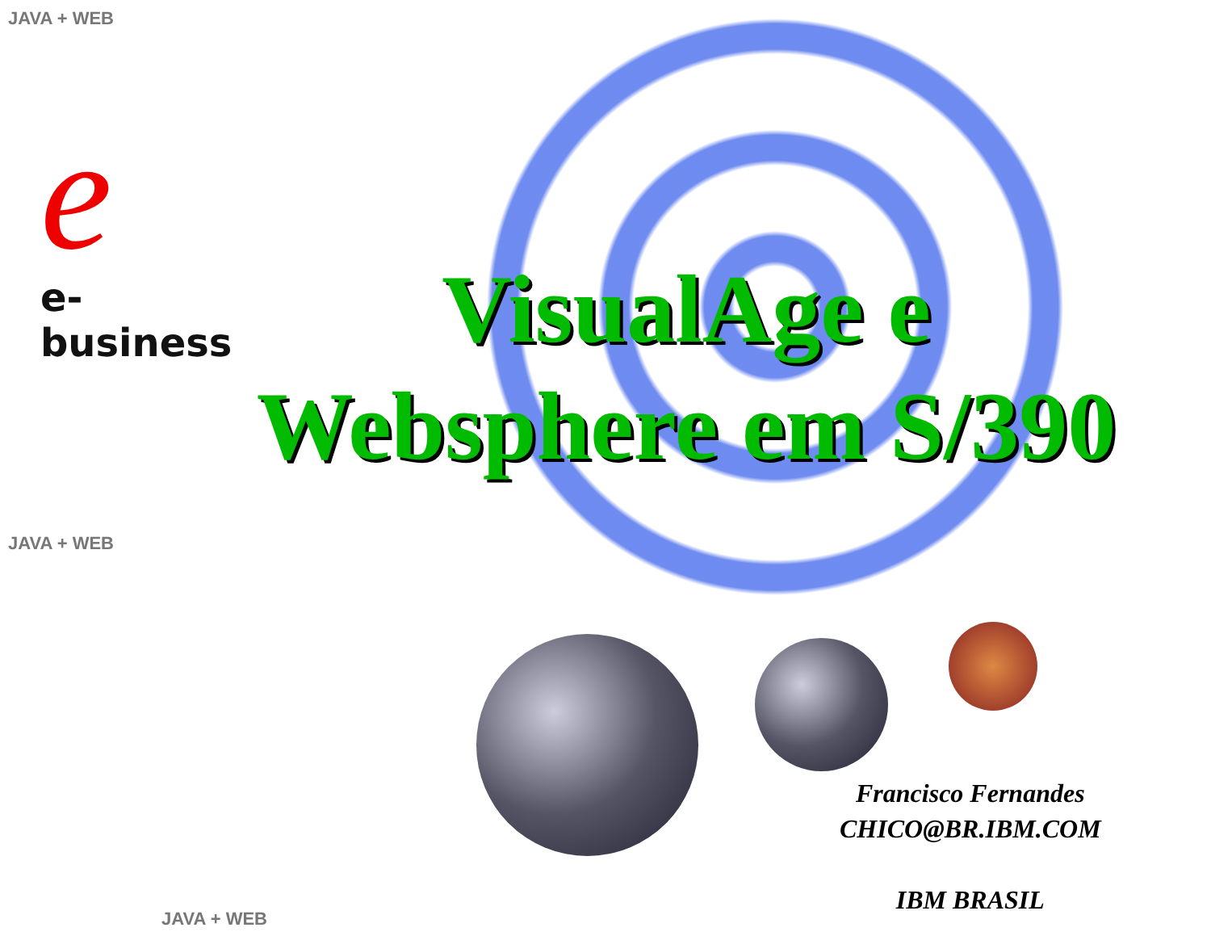JAVA + WEB
JAVA + WEB
JAVA + WEB
e
e-business
VisualAge e
Websphere em S/390
Francisco Fernandes
CHICO@BR.IBM.COM
IBM BRASIL